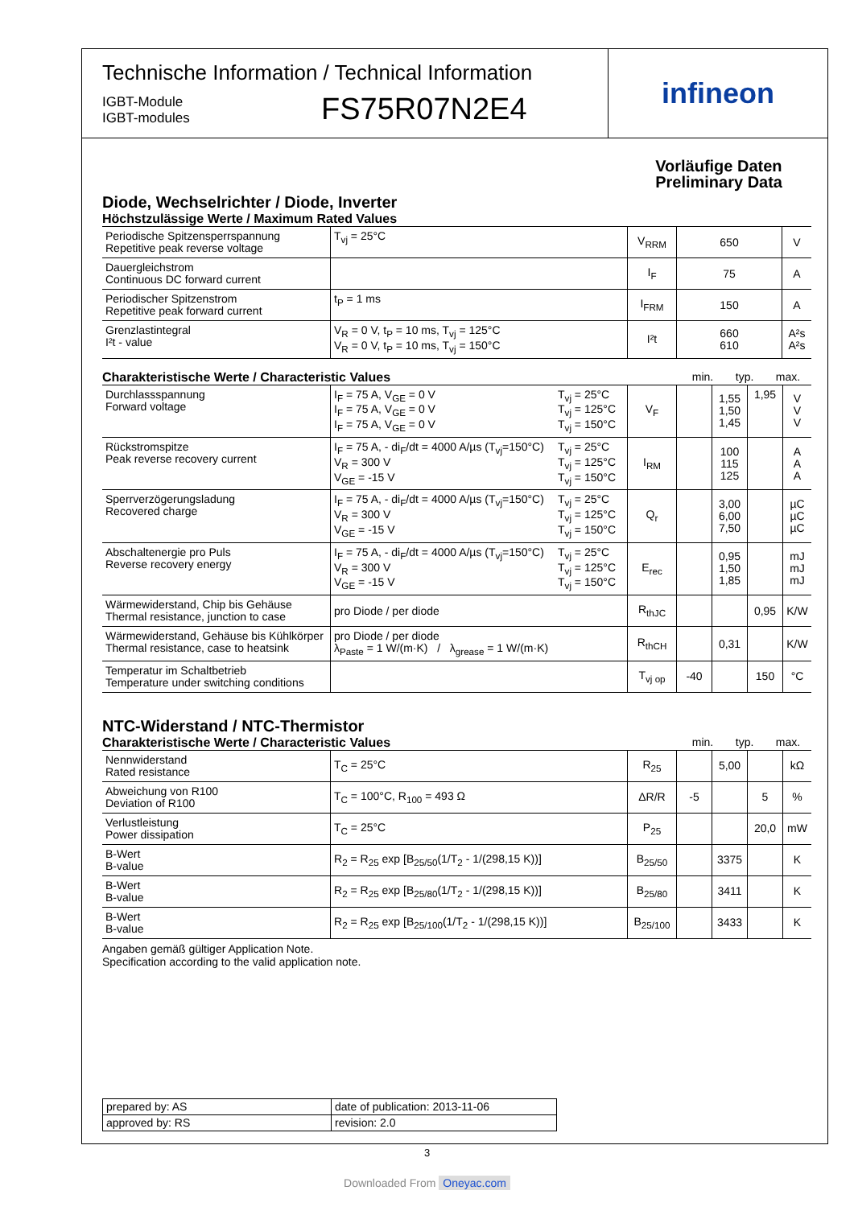Technische Information / Technical Information
IGBT-Module
IGBT-modules
FS75R07N2E4
infineon
Vorläufige Daten
Preliminary Data
Diode, Wechselrichter / Diode, Inverter
Höchstzulässige Werte / Maximum Rated Values
| Periodische Spitzensperrspannung Repetitive peak reverse voltage | T<sub>vj</sub> = 25°C | V<sub>RRM</sub> | 650 | V |
| Dauergleichstrom Continuous DC forward current | | I<sub>F</sub> | 75 | A |
| Periodischer Spitzenstrom Repetitive peak forward current | t<sub>P</sub> = 1 ms | I<sub>FRM</sub> | 150 | A |
| Grenzlastintegral I²t - value | V<sub>R</sub> = 0 V, t<sub>P</sub> = 10 ms, T<sub>vj</sub> = 125°C V<sub>R</sub> = 0 V, t<sub>P</sub> = 10 ms, T<sub>vj</sub> = 150°C | I²t | 660 610 | A²s A²s |
Charakteristische Werte / Characteristic Values min. typ. max.
| Durchlassspannung Forward voltage | I<sub>F</sub> = 75 A, V<sub>GE</sub> = 0 V I<sub>F</sub> = 75 A, V<sub>GE</sub> = 0 V I<sub>F</sub> = 75 A, V<sub>GE</sub> = 0 V | T<sub>vj</sub> = 25°C T<sub>vj</sub> = 125°C T<sub>vj</sub> = 150°C | V<sub>F</sub> | | 1,55 1,50 1,45 | 1,95 | V V V |
| Rückstromspitze Peak reverse recovery current | I<sub>F</sub> = 75 A, - di<sub>F</sub>/dt = 4000 A/µs (T<sub>vj</sub>=150°C) V<sub>R</sub> = 300 V V<sub>GE</sub> = -15 V | T<sub>vj</sub> = 25°C T<sub>vj</sub> = 125°C T<sub>vj</sub> = 150°C | I<sub>RM</sub> | | 100 115 125 | | A A A |
| Sperrverzögerungsladung Recovered charge | I<sub>F</sub> = 75 A, - di<sub>F</sub>/dt = 4000 A/µs (T<sub>vj</sub>=150°C) V<sub>R</sub> = 300 V V<sub>GE</sub> = -15 V | T<sub>vj</sub> = 25°C T<sub>vj</sub> = 125°C T<sub>vj</sub> = 150°C | Q<sub>r</sub> | | 3,00 6,00 7,50 | | µC µC µC |
| Abschaltenergie pro Puls Reverse recovery energy | I<sub>F</sub> = 75 A, - di<sub>F</sub>/dt = 4000 A/µs (T<sub>vj</sub>=150°C) V<sub>R</sub> = 300 V V<sub>GE</sub> = -15 V | T<sub>vj</sub> = 25°C T<sub>vj</sub> = 125°C T<sub>vj</sub> = 150°C | E<sub>rec</sub> | | 0,95 1,50 1,85 | | mJ mJ mJ |
| Wärmewiderstand, Chip bis Gehäuse Thermal resistance, junction to case | pro Diode / per diode | | R<sub>thJC</sub> | | | 0,95 | K/W |
| Wärmewiderstand, Gehäuse bis Kühlkörper Thermal resistance, case to heatsink | pro Diode / per diode λ<sub>Paste</sub> = 1 W/(m·K) / λ<sub>grease</sub> = 1 W/(m·K) | | R<sub>thCH</sub> | | 0,31 | | K/W |
| Temperatur im Schaltbetrieb Temperature under switching conditions | | | T<sub>vj op</sub> | -40 | | 150 | °C |
NTC-Widerstand / NTC-Thermistor
Charakteristische Werte / Characteristic Values min. typ. max.
| Nennwiderstand Rated resistance | T<sub>C</sub> = 25°C | R<sub>25</sub> | | 5,00 | | kΩ |
| Abweichung von R100 Deviation of R100 | T<sub>C</sub> = 100°C, R<sub>100</sub> = 493 Ω | ΔR/R | -5 | | 5 | % |
| Verlustleistung Power dissipation | T<sub>C</sub> = 25°C | P<sub>25</sub> | | | 20,0 | mW |
| B-Wert B-value | R<sub>2</sub> = R<sub>25</sub> exp [B<sub>25/50</sub>(1/T<sub>2</sub> - 1/(298,15 K))] | B<sub>25/50</sub> | | 3375 | | K |
| B-Wert B-value | R<sub>2</sub> = R<sub>25</sub> exp [B<sub>25/80</sub>(1/T<sub>2</sub> - 1/(298,15 K))] | B<sub>25/80</sub> | | 3411 | | K |
| B-Wert B-value | R<sub>2</sub> = R<sub>25</sub> exp [B<sub>25/100</sub>(1/T<sub>2</sub> - 1/(298,15 K))] | B<sub>25/100</sub> | | 3433 | | K |
Angaben gemäß gültiger Application Note.
Specification according to the valid application note.
| prepared by: AS | date of publication: 2013-11-06 |
| approved by: RS | revision: 2.0 |
3
Downloaded From Oneyac.com